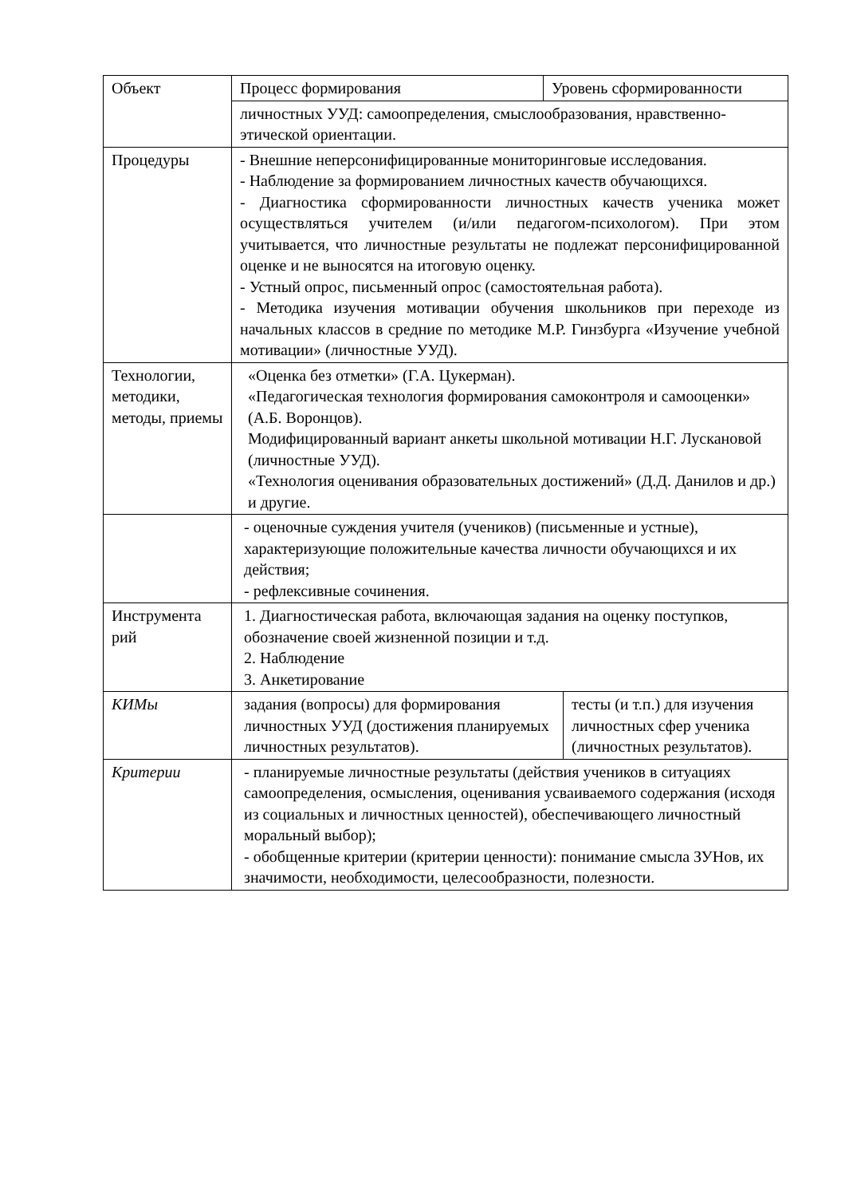| Объект | / Процесс формирования / Уровень сформированности / | |
| | личностных УУД: самоопределения, смыслообразования, нравственно-этической ориентации. | |
| Процедуры | - Внешние неперсонифицированные мониторинговые исследования. - Наблюдение за формированием личностных качеств обучающихся. - Диагностика сформированности личностных качеств ученика может осуществляться учителем (и/или педагогом-психологом). При этом учитывается, что личностные результаты не подлежат персонифицированной оценке и не выносятся на итоговую оценку. - Устный опрос, письменный опрос (самостоятельная работа). - Методика изучения мотивации обучения школьников при переходе из начальных классов в средние по методике М.Р. Гинзбурга «Изучение учебной мотивации» (личностные УУД). | |
| Технологии, методики, методы, приемы | «Оценка без отметки» (Г.А. Цукерман). «Педагогическая технология формирования самоконтроля и самооценки» (А.Б. Воронцов). Модифицированный вариант анкеты школьной мотивации Н.Г. Лускановой (личностные УУД). «Технология оценивания образовательных достижений» (Д.Д. Данилов и др.) и другие. | |
| | - оценочные суждения учителя (учеников) (письменные и устные), характеризующие положительные качества личности обучающихся и их действия; - рефлексивные сочинения. | |
| Инструмента рий | 1. Диагностическая работа, включающая задания на оценку поступков, обозначение своей жизненной позиции и т.д. 2. Наблюдение 3. Анкетирование | |
| КИМы | задания (вопросы) для формирования личностных УУД (достижения планируемых личностных результатов). | тесты (и т.п.) для изучения личностных сфер ученика (личностных результатов). |
| Критерии | - планируемые личностные результаты (действия учеников в ситуациях самоопределения, осмысления, оценивания усваиваемого содержания (исходя из социальных и личностных ценностей), обеспечивающего личностный моральный выбор); - обобщенные критерии (критерии ценности): понимание смысла ЗУНов, их значимости, необходимости, целесообразности, полезности. | |